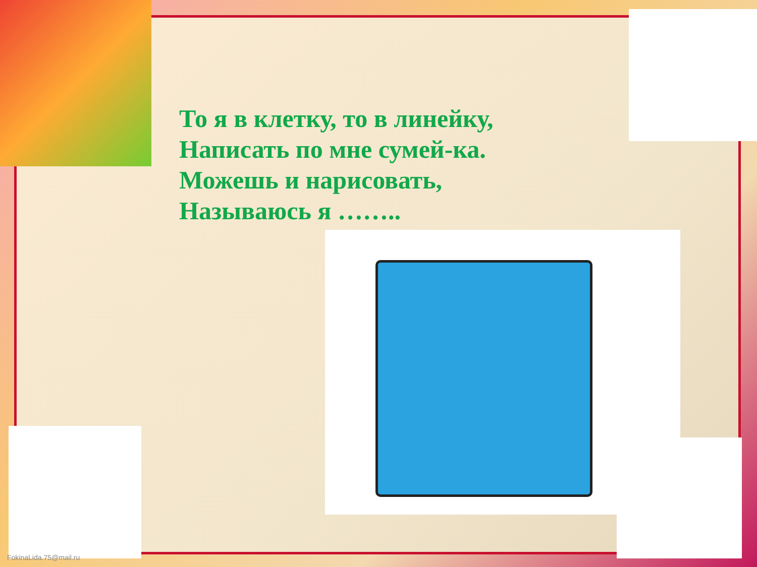То я в клетку, то в линейку,
Написать по мне сумей-ка.
Можешь и нарисовать,
Называюсь я ……..
FokinaLida.75@mail.ru